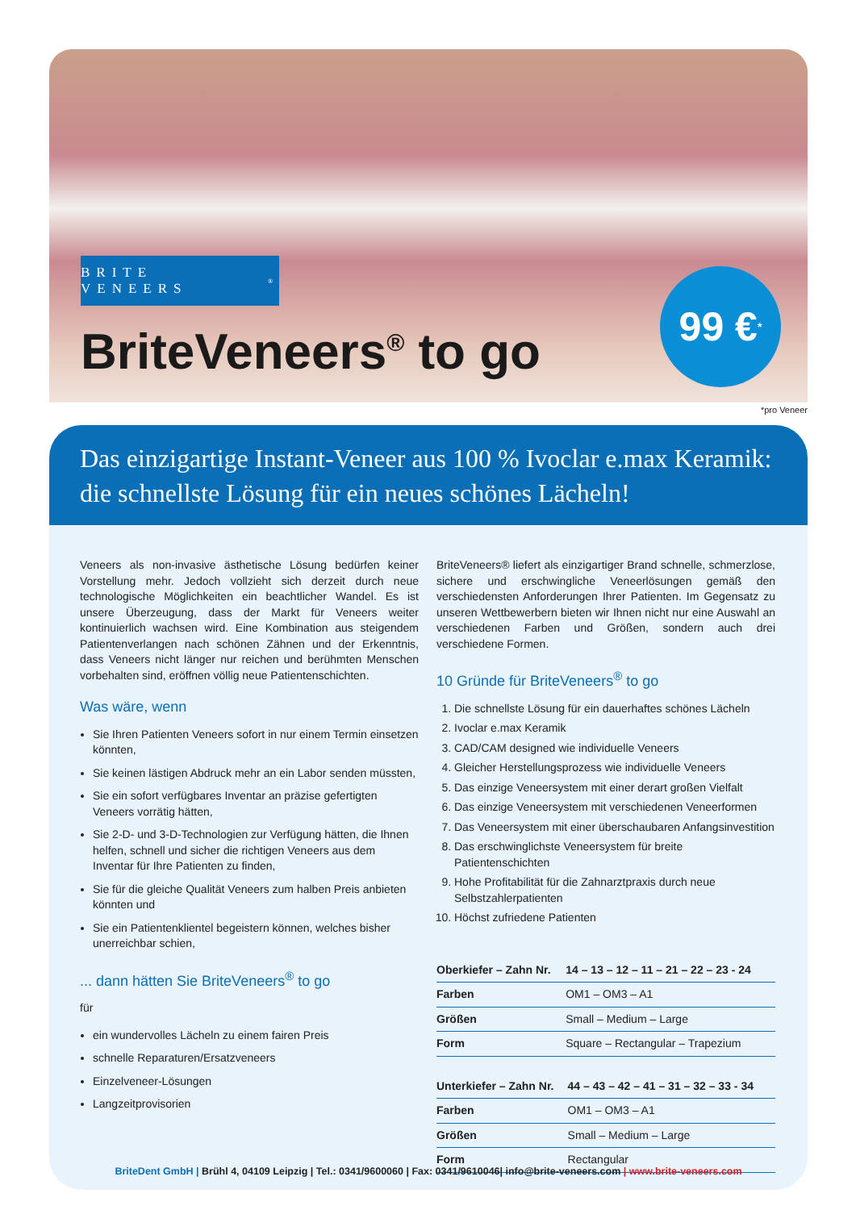BRITE VENEERS<sup>®</sup>
BriteVeneers<sup>®</sup> to go
99 €<sup>*</sup>
*pro Veneer
Das einzigartige Instant-Veneer aus 100 % Ivoclar e.max Keramik:
die schnellste Lösung für ein neues schönes Lächeln!
Veneers als non-invasive ästhetische Lösung bedürfen keiner Vorstellung mehr. Jedoch vollzieht sich derzeit durch neue technologische Möglichkeiten ein beachtlicher Wandel. Es ist unsere Überzeugung, dass der Markt für Veneers weiter kontinuierlich wachsen wird. Eine Kombination aus steigendem Patientenverlangen nach schönen Zähnen und der Erkenntnis, dass Veneers nicht länger nur reichen und berühmten Menschen vorbehalten sind, eröffnen völlig neue Patientenschichten.
Was wäre, wenn
Sie Ihren Patienten Veneers sofort in nur einem Termin einsetzen könnten,
Sie keinen lästigen Abdruck mehr an ein Labor senden müssten,
Sie ein sofort verfügbares Inventar an präzise gefertigten Veneers vorrätig hätten,
Sie 2-D- und 3-D-Technologien zur Verfügung hätten, die Ihnen helfen, schnell und sicher die richtigen Veneers aus dem Inventar für Ihre Patienten zu finden,
Sie für die gleiche Qualität Veneers zum halben Preis anbieten könnten und
Sie ein Patientenklientel begeistern können, welches bisher unerreichbar schien,
... dann hätten Sie BriteVeneers<sup>®</sup> to go
für
ein wundervolles Lächeln zu einem fairen Preis
schnelle Reparaturen/Ersatzveneers
Einzelveneer-Lösungen
Langzeitprovisorien
BriteVeneers® liefert als einzigartiger Brand schnelle, schmerzlose, sichere und erschwingliche Veneerlösungen gemäß den verschiedensten Anforderungen Ihrer Patienten. Im Gegensatz zu unseren Wettbewerbern bieten wir Ihnen nicht nur eine Auswahl an verschiedenen Farben und Größen, sondern auch drei verschiedene Formen.
10 Gründe für BriteVeneers<sup>®</sup> to go
1. Die schnellste Lösung für ein dauerhaftes schönes Lächeln
2. Ivoclar e.max Keramik
3. CAD/CAM designed wie individuelle Veneers
4. Gleicher Herstellungsprozess wie individuelle Veneers
5. Das einzige Veneersystem mit einer derart großen Vielfalt
6. Das einzige Veneersystem mit verschiedenen Veneerformen
7. Das Veneersystem mit einer überschaubaren Anfangsinvestition
8. Das erschwinglichste Veneersystem für breite Patientenschichten
9. Hohe Profitabilität für die Zahnarztpraxis durch neue Selbstzahlerpatienten
10. Höchst zufriedene Patienten
| Oberkiefer – Zahn Nr. | 14 – 13 – 12 – 11 – 21 – 22 – 23 - 24 |
| --- | --- |
| Farben | OM1 – OM3 – A1 |
| Größen | Small – Medium – Large |
| Form | Square – Rectangular – Trapezium |
| Unterkiefer – Zahn Nr. | 44 – 43 – 42 – 41 – 31 – 32 – 33 - 34 |
| --- | --- |
| Farben | OM1 – OM3 – A1 |
| Größen | Small – Medium – Large |
| Form | Rectangular |
BriteDent GmbH | Brühl 4, 04109 Leipzig | Tel.: 0341/9600060 | Fax: 0341/9610046| info@brite-veneers.com | www.brite-veneers.com